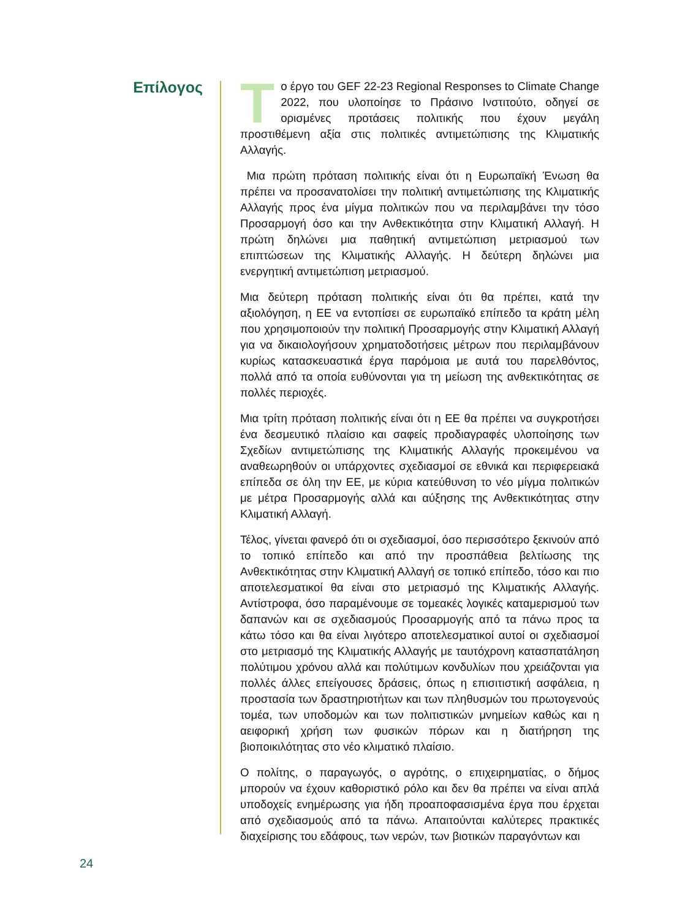Επίλογος
Tο έργο του GEF 22-23 Regional Responses to Climate Change 2022, που υλοποίησε το Πράσινο Ινστιτούτο, οδηγεί σε ορισμένες προτάσεις πολιτικής που έχουν μεγάλη προστιθέμενη αξία στις πολιτικές αντιμετώπισης της Κλιματικής Αλλαγής.
Μια πρώτη πρόταση πολιτικής είναι ότι η Ευρωπαϊκή Ένωση θα πρέπει να προσανατολίσει την πολιτική αντιμετώπισης της Κλιματικής Αλλαγής προς ένα μίγμα πολιτικών που να περιλαμβάνει την τόσο Προσαρμογή όσο και την Ανθεκτικότητα στην Κλιματική Αλλαγή. Η πρώτη δηλώνει μια παθητική αντιμετώπιση μετριασμού των επιπτώσεων της Κλιματικής Αλλαγής. Η δεύτερη δηλώνει μια ενεργητική αντιμετώπιση μετριασμού.
Μια δεύτερη πρόταση πολιτικής είναι ότι θα πρέπει, κατά την αξιολόγηση, η ΕΕ να εντοπίσει σε ευρωπαϊκό επίπεδο τα κράτη μέλη που χρησιμοποιούν την πολιτική Προσαρμογής στην Κλιματική Αλλαγή για να δικαιολογήσουν χρηματοδοτήσεις μέτρων που περιλαμβάνουν κυρίως κατασκευαστικά έργα παρόμοια με αυτά του παρελθόντος, πολλά από τα οποία ευθύνονται για τη μείωση της ανθεκτικότητας σε πολλές περιοχές.
Μια τρίτη πρόταση πολιτικής είναι ότι η ΕΕ θα πρέπει να συγκροτήσει ένα δεσμευτικό πλαίσιο και σαφείς προδιαγραφές υλοποίησης των Σχεδίων αντιμετώπισης της Κλιματικής Αλλαγής προκειμένου να αναθεωρηθούν οι υπάρχοντες σχεδιασμοί σε εθνικά και περιφερειακά επίπεδα σε όλη την ΕΕ, με κύρια κατεύθυνση το νέο μίγμα πολιτικών με μέτρα Προσαρμογής αλλά και αύξησης της Ανθεκτικότητας στην Κλιματική Αλλαγή.
Τέλος, γίνεται φανερό ότι οι σχεδιασμοί, όσο περισσότερο ξεκινούν από το τοπικό επίπεδο και από την προσπάθεια βελτίωσης της Ανθεκτικότητας στην Κλιματική Αλλαγή σε τοπικό επίπεδο, τόσο και πιο αποτελεσματικοί θα είναι στο μετριασμό της Κλιματικής Αλλαγής. Αντίστροφα, όσο παραμένουμε σε τομεακές λογικές καταμερισμού των δαπανών και σε σχεδιασμούς Προσαρμογής από τα πάνω προς τα κάτω τόσο και θα είναι λιγότερο αποτελεσματικοί αυτοί οι σχεδιασμοί στο μετριασμό της Κλιματικής Αλλαγής με ταυτόχρονη κατασπατάληση πολύτιμου χρόνου αλλά και πολύτιμων κονδυλίων που χρειάζονται για πολλές άλλες επείγουσες δράσεις, όπως η επισιτιστική ασφάλεια, η προστασία των δραστηριοτήτων και των πληθυσμών του πρωτογενούς τομέα, των υποδομών και των πολιτιστικών μνημείων καθώς και η αειφορική χρήση των φυσικών πόρων και η διατήρηση της βιοποικιλότητας στο νέο κλιματικό πλαίσιο.
Ο πολίτης, ο παραγωγός, ο αγρότης, ο επιχειρηματίας, ο δήμος μπορούν να έχουν καθοριστικό ρόλο και δεν θα πρέπει να είναι απλά υποδοχείς ενημέρωσης για ήδη προαποφασισμένα έργα που έρχεται από σχεδιασμούς από τα πάνω. Απαιτούνται καλύτερες πρακτικές διαχείρισης του εδάφους, των νερών, των βιοτικών παραγόντων και
24